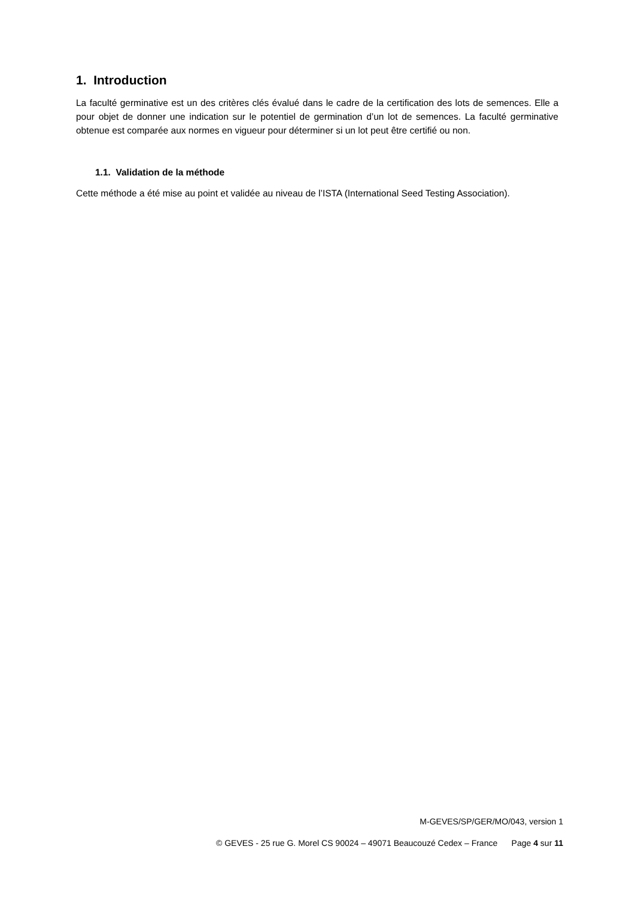1. Introduction
La faculté germinative est un des critères clés évalué dans le cadre de la certification des lots de semences. Elle a pour objet de donner une indication sur le potentiel de germination d’un lot de semences. La faculté germinative obtenue est comparée aux normes en vigueur pour déterminer si un lot peut être certifié ou non.
1.1. Validation de la méthode
Cette méthode a été mise au point et validée au niveau de l’ISTA (International Seed Testing Association).
M-GEVES/SP/GER/MO/043, version 1
© GEVES - 25 rue G. Morel CS 90024 – 49071 Beaucouzé Cedex – France Page 4 sur 11